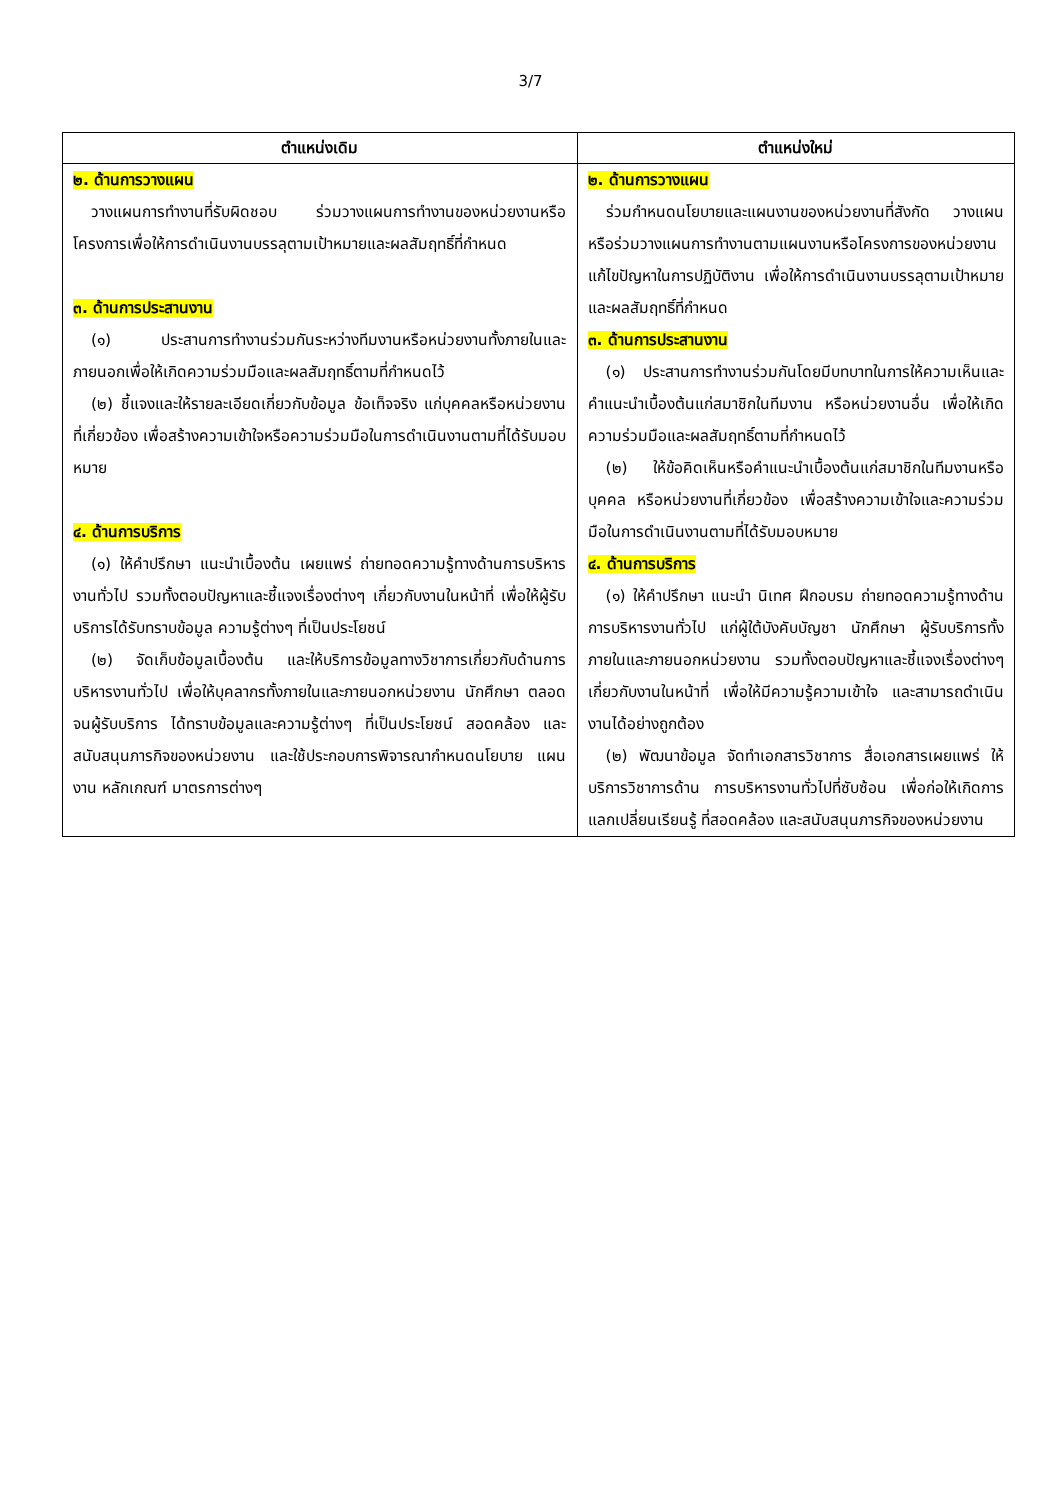3/7
| ตำแหน่งเดิม | ตำแหน่งใหม่ |
| --- | --- |
| ๒. ด้านการวางแผน วางแผนการทำงานที่รับผิดชอบ ร่วมวางแผนการทำงานของหน่วยงานหรือโครงการเพื่อให้การดำเนินงานบรรลุตามเป้าหมายและผลสัมฤทธิ์ที่กำหนด ๓. ด้านการประสานงาน (๑) ประสานการทำงานร่วมกันระหว่างทีมงานหรือหน่วยงานทั้งภายในและภายนอกเพื่อให้เกิดความร่วมมือและผลสัมฤทธิ์ตามที่กำหนดไว้ (๒) ชี้แจงและให้รายละเอียดเกี่ยวกับข้อมูล ข้อเท็จจริง แก่บุคคลหรือหน่วยงานที่เกี่ยวข้อง เพื่อสร้างความเข้าใจหรือความร่วมมือในการดำเนินงานตามที่ได้รับมอบหมาย ๔. ด้านการบริการ (๑) ให้คำปรึกษา แนะนำเบื้องต้น เผยแพร่ ถ่ายทอดความรู้ทางด้านการบริหารงานทั่วไป รวมทั้งตอบปัญหาและชี้แจงเรื่องต่างๆ เกี่ยวกับงานในหน้าที่ เพื่อให้ผู้รับบริการได้รับทราบข้อมูล ความรู้ต่างๆ ที่เป็นประโยชน์ (๒) จัดเก็บข้อมูลเบื้องต้น และให้บริการข้อมูลทางวิชาการเกี่ยวกับด้านการบริหารงานทั่วไป เพื่อให้บุคลากรทั้งภายในและภายนอกหน่วยงาน นักศึกษา ตลอดจนผู้รับบริการ ได้ทราบข้อมูลและความรู้ต่างๆ ที่เป็นประโยชน์ สอดคล้อง และสนับสนุนภารกิจของหน่วยงาน และใช้ประกอบการพิจารณากำหนดนโยบาย แผนงาน หลักเกณฑ์ มาตรการต่างๆ | ๒. ด้านการวางแผน ร่วมกำหนดนโยบายและแผนงานของหน่วยงานที่สังกัด วางแผนหรือร่วมวางแผนการทำงานตามแผนงานหรือโครงการของหน่วยงาน แก้ไขปัญหาในการปฏิบัติงาน เพื่อให้การดำเนินงานบรรลุตามเป้าหมายและผลสัมฤทธิ์ที่กำหนด ๓. ด้านการประสานงาน (๑) ประสานการทำงานร่วมกันโดยมีบทบาทในการให้ความเห็นและคำแนะนำเบื้องต้นแก่สมาชิกในทีมงาน หรือหน่วยงานอื่น เพื่อให้เกิดความร่วมมือและผลสัมฤทธิ์ตามที่กำหนดไว้ (๒) ให้ข้อคิดเห็นหรือคำแนะนำเบื้องต้นแก่สมาชิกในทีมงานหรือบุคคล หรือหน่วยงานที่เกี่ยวข้อง เพื่อสร้างความเข้าใจและความร่วมมือในการดำเนินงานตามที่ได้รับมอบหมาย ๔. ด้านการบริการ (๑) ให้คำปรึกษา แนะนำ นิเทศ ฝึกอบรม ถ่ายทอดความรู้ทางด้านการบริหารงานทั่วไป แก่ผู้ใต้บังคับบัญชา นักศึกษา ผู้รับบริการทั้งภายในและภายนอกหน่วยงาน รวมทั้งตอบปัญหาและชี้แจงเรื่องต่างๆ เกี่ยวกับงานในหน้าที่ เพื่อให้มีความรู้ความเข้าใจ และสามารถดำเนินงานได้อย่างถูกต้อง (๒) พัฒนาข้อมูล จัดทำเอกสารวิชาการ สื่อเอกสารเผยแพร่ ให้บริการวิชาการด้าน การบริหารงานทั่วไปที่ซับซ้อน เพื่อก่อให้เกิดการแลกเปลี่ยนเรียนรู้ ที่สอดคล้อง และสนับสนุนภารกิจของหน่วยงาน |